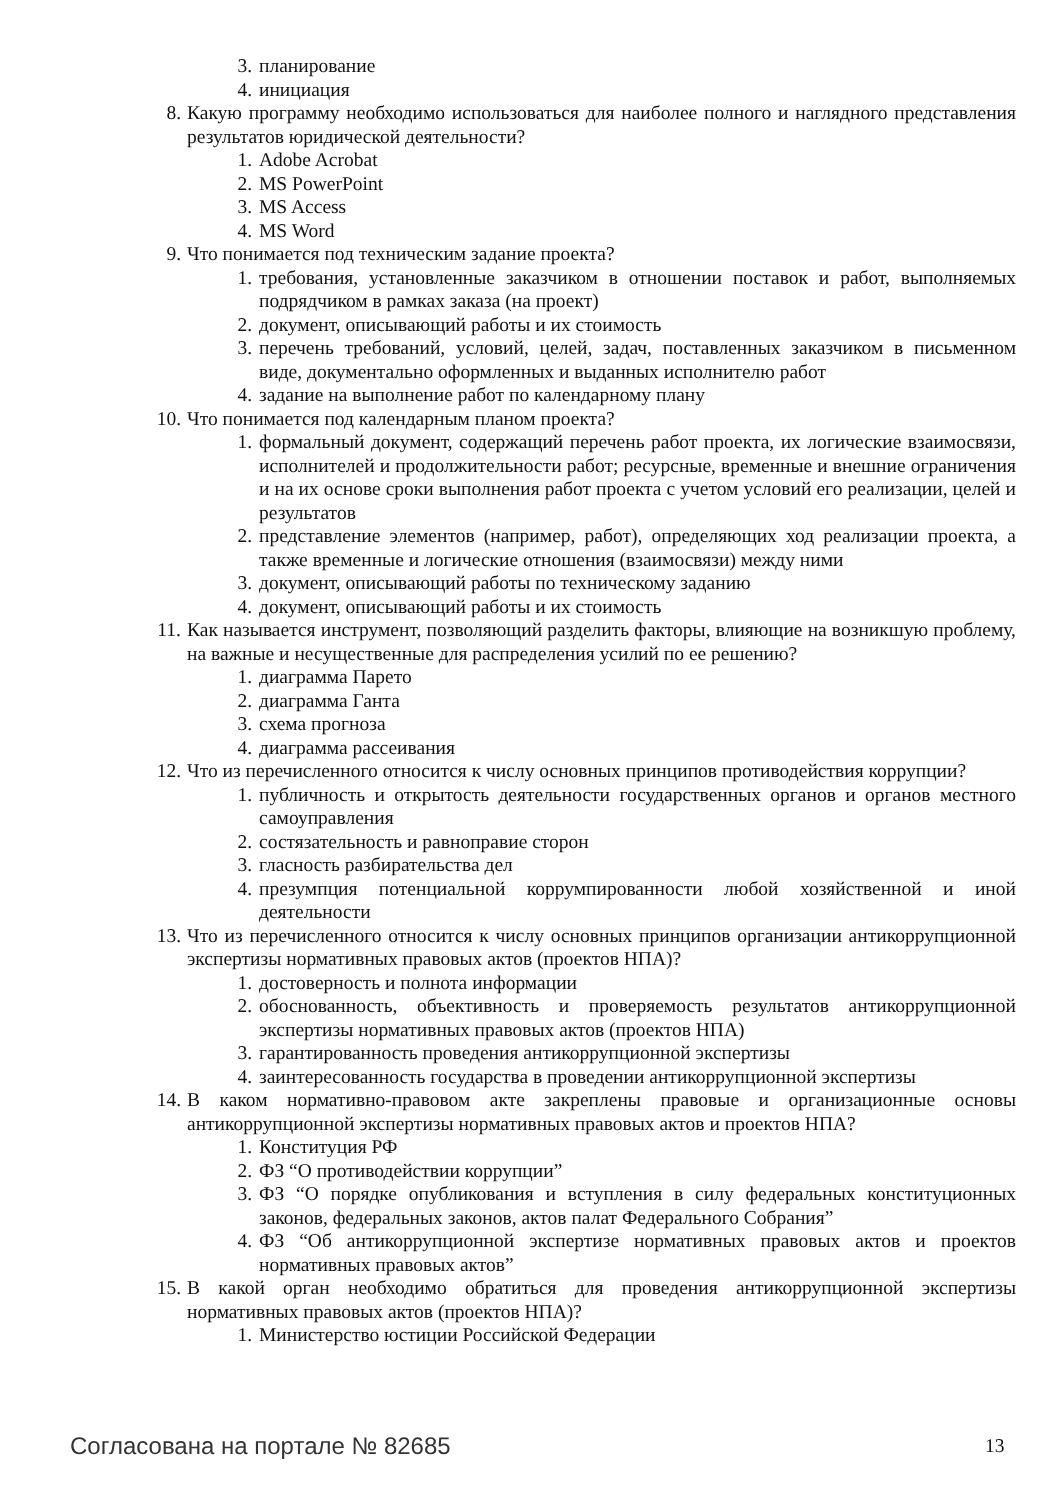3. планирование
4. инициация
8. Какую программу необходимо использоваться для наиболее полного и наглядного представления результатов юридической деятельности?
1. Adobe Acrobat
2. MS PowerPoint
3. MS Access
4. MS Word
9. Что понимается под техническим задание проекта?
1. требования, установленные заказчиком в отношении поставок и работ, выполняемых подрядчиком в рамках заказа (на проект)
2. документ, описывающий работы и их стоимость
3. перечень требований, условий, целей, задач, поставленных заказчиком в письменном виде, документально оформленных и выданных исполнителю работ
4. задание на выполнение работ по календарному плану
10. Что понимается под календарным планом проекта?
1. формальный документ, содержащий перечень работ проекта, их логические взаимосвязи, исполнителей и продолжительности работ; ресурсные, временные и внешние ограничения и на их основе сроки выполнения работ проекта с учетом условий его реализации, целей и результатов
2. представление элементов (например, работ), определяющих ход реализации проекта, а также временные и логические отношения (взаимосвязи) между ними
3. документ, описывающий работы по техническому заданию
4. документ, описывающий работы и их стоимость
11. Как называется инструмент, позволяющий разделить факторы, влияющие на возникшую проблему, на важные и несущественные для распределения усилий по ее решению?
1. диаграмма Парето
2. диаграмма Ганта
3. схема прогноза
4. диаграмма рассеивания
12. Что из перечисленного относится к числу основных принципов противодействия коррупции?
1. публичность и открытость деятельности государственных органов и органов местного самоуправления
2. состязательность и равноправие сторон
3. гласность разбирательства дел
4. презумпция потенциальной коррумпированности любой хозяйственной и иной деятельности
13. Что из перечисленного относится к числу основных принципов организации антикоррупционной экспертизы нормативных правовых актов (проектов НПА)?
1. достоверность и полнота информации
2. обоснованность, объективность и проверяемость результатов антикоррупционной экспертизы нормативных правовых актов (проектов НПА)
3. гарантированность проведения антикоррупционной экспертизы
4. заинтересованность государства в проведении антикоррупционной экспертизы
14. В каком нормативно-правовом акте закреплены правовые и организационные основы антикоррупционной экспертизы нормативных правовых актов и проектов НПА?
1. Конституция РФ
2. ФЗ “О противодействии коррупции”
3. ФЗ “О порядке опубликования и вступления в силу федеральных конституционных законов, федеральных законов, актов палат Федерального Собрания”
4. ФЗ “Об антикоррупционной экспертизе нормативных правовых актов и проектов нормативных правовых актов”
15. В какой орган необходимо обратиться для проведения антикоррупционной экспертизы нормативных правовых актов (проектов НПА)?
1. Министерство юстиции Российской Федерации
Согласована на портале № 82685 13